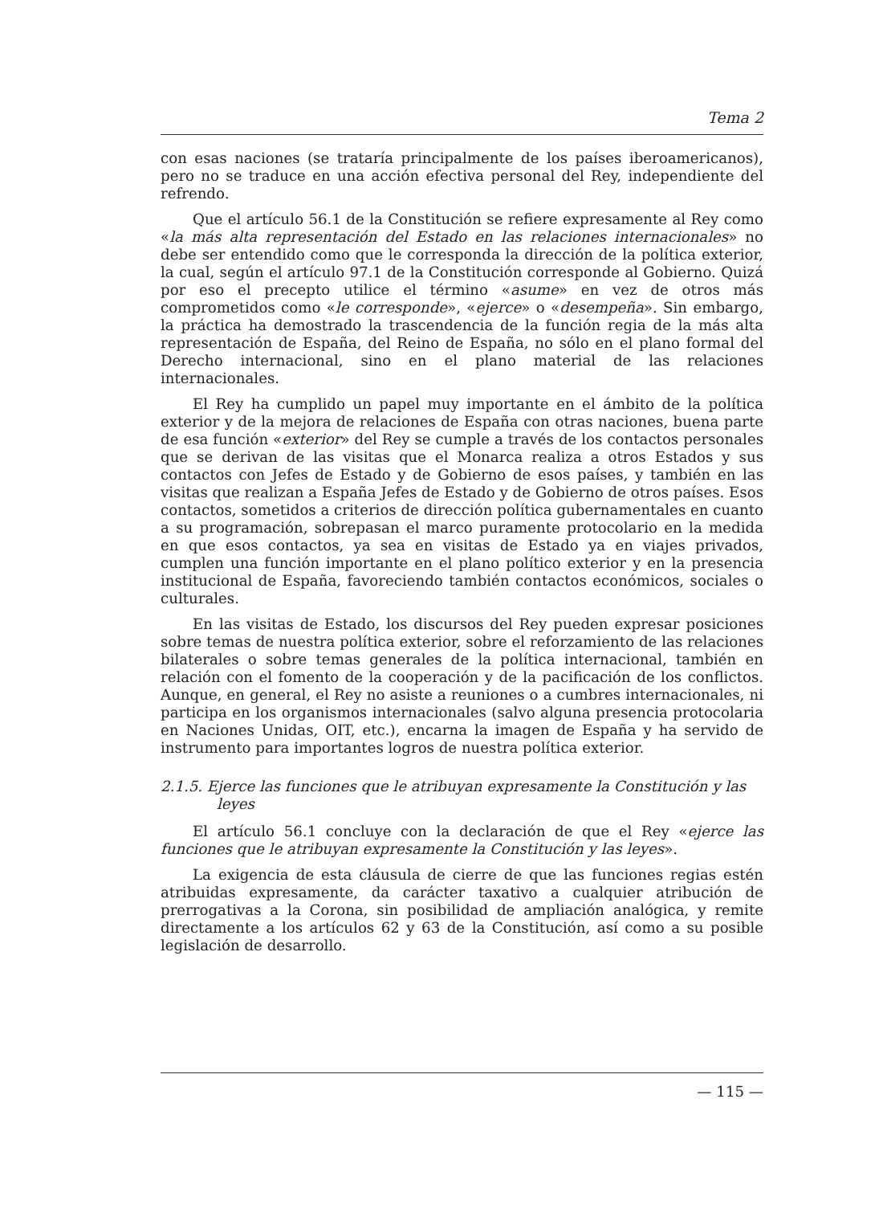Tema 2
con esas naciones (se trataría principalmente de los países iberoamericanos), pero no se traduce en una acción efectiva personal del Rey, independiente del refrendo.
Que el artículo 56.1 de la Constitución se refiere expresamente al Rey como «la más alta representación del Estado en las relaciones internacionales» no debe ser entendido como que le corresponda la dirección de la política exterior, la cual, según el artículo 97.1 de la Constitución corresponde al Gobierno. Quizá por eso el precepto utilice el término «asume» en vez de otros más comprometidos como «le corresponde», «ejerce» o «desempeña». Sin embargo, la práctica ha demostrado la trascendencia de la función regia de la más alta representación de España, del Reino de España, no sólo en el plano formal del Derecho internacional, sino en el plano material de las relaciones internacionales.
El Rey ha cumplido un papel muy importante en el ámbito de la política exterior y de la mejora de relaciones de España con otras naciones, buena parte de esa función «exterior» del Rey se cumple a través de los contactos personales que se derivan de las visitas que el Monarca realiza a otros Estados y sus contactos con Jefes de Estado y de Gobierno de esos países, y también en las visitas que realizan a España Jefes de Estado y de Gobierno de otros países. Esos contactos, sometidos a criterios de dirección política gubernamentales en cuanto a su programación, sobrepasan el marco puramente protocolario en la medida en que esos contactos, ya sea en visitas de Estado ya en viajes privados, cumplen una función importante en el plano político exterior y en la presencia institucional de España, favoreciendo también contactos económicos, sociales o culturales.
En las visitas de Estado, los discursos del Rey pueden expresar posiciones sobre temas de nuestra política exterior, sobre el reforzamiento de las relaciones bilaterales o sobre temas generales de la política internacional, también en relación con el fomento de la cooperación y de la pacificación de los conflictos. Aunque, en general, el Rey no asiste a reuniones o a cumbres internacionales, ni participa en los organismos internacionales (salvo alguna presencia protocolaria en Naciones Unidas, OIT, etc.), encarna la imagen de España y ha servido de instrumento para importantes logros de nuestra política exterior.
2.1.5. Ejerce las funciones que le atribuyan expresamente la Constitución y las leyes
El artículo 56.1 concluye con la declaración de que el Rey «ejerce las funciones que le atribuyan expresamente la Constitución y las leyes».
La exigencia de esta cláusula de cierre de que las funciones regias estén atribuidas expresamente, da carácter taxativo a cualquier atribución de prerrogativas a la Corona, sin posibilidad de ampliación analógica, y remite directamente a los artículos 62 y 63 de la Constitución, así como a su posible legislación de desarrollo.
— 115 —